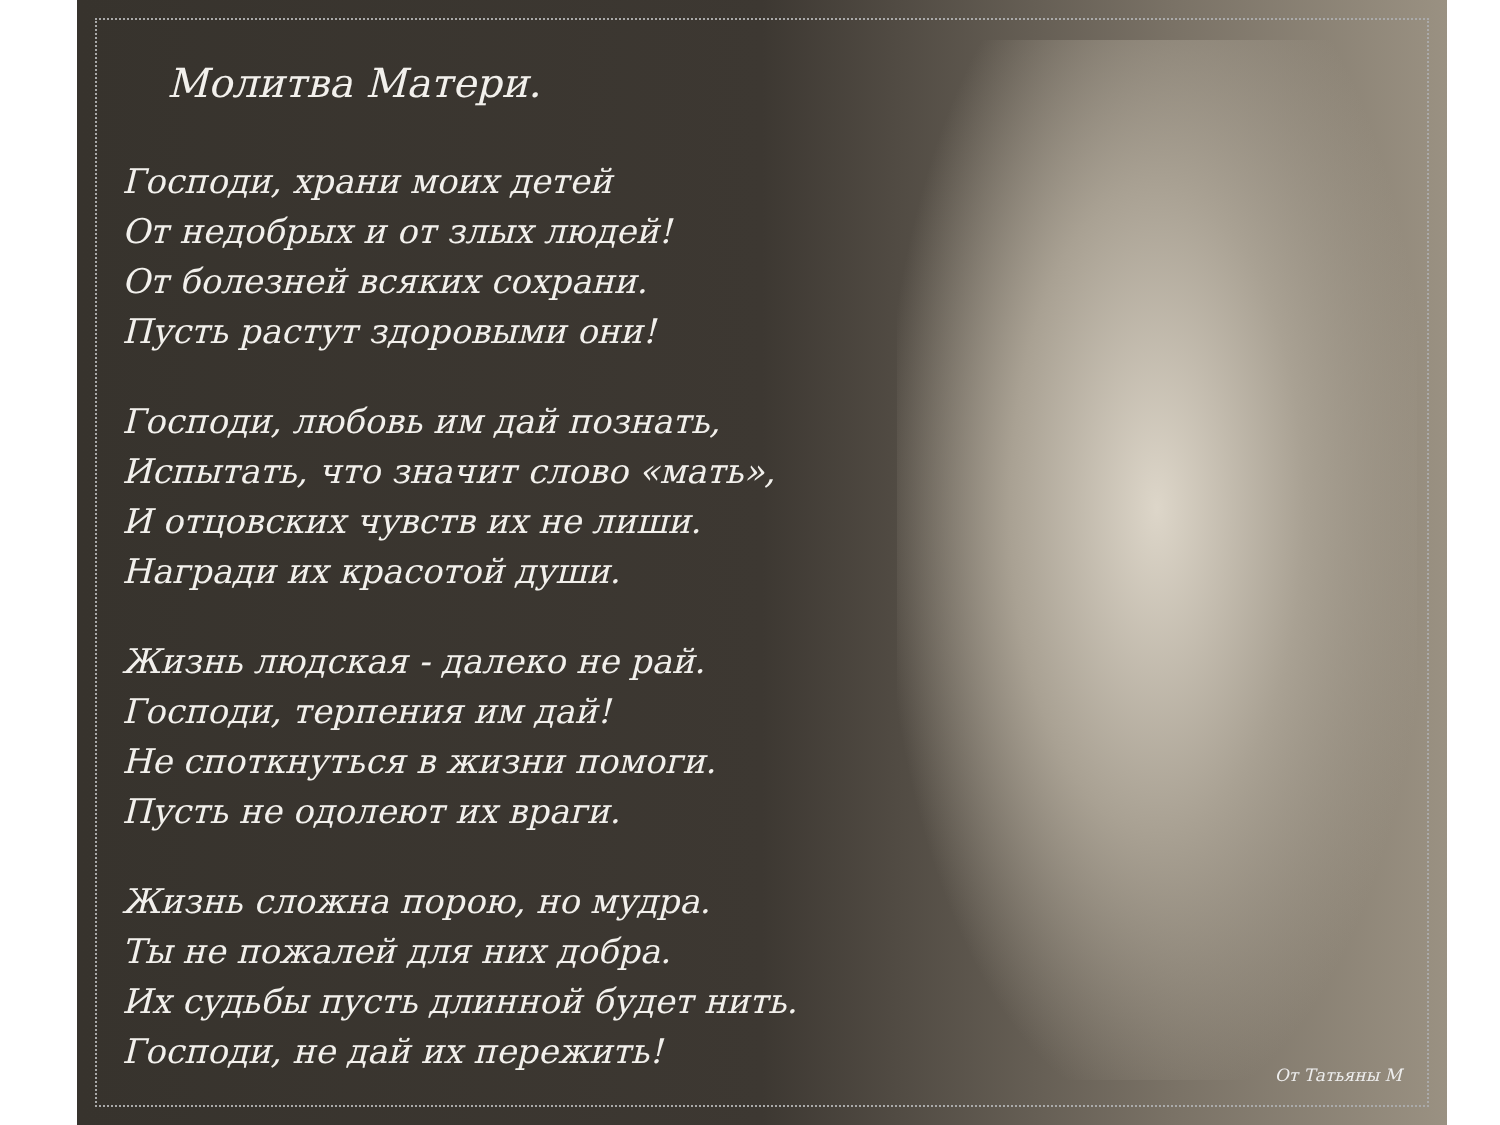Молитва Матери.
Господи, храни моих детей
От недобрых и от злых людей!
От болезней всяких сохрани.
Пусть растут здоровыми они!
Господи, любовь им дай познать,
Испытать, что значит слово «мать»,
И отцовских чувств их не лиши.
Награди их красотой души.
Жизнь людская - далеко не рай.
Господи, терпения им дай!
Не споткнуться в жизни помоги.
Пусть не одолеют их враги.
Жизнь сложна порою, но мудра.
Ты не пожалей для них добра.
Их судьбы пусть длинной будет нить.
Господи, не дай их пережить!
От Татьяны М